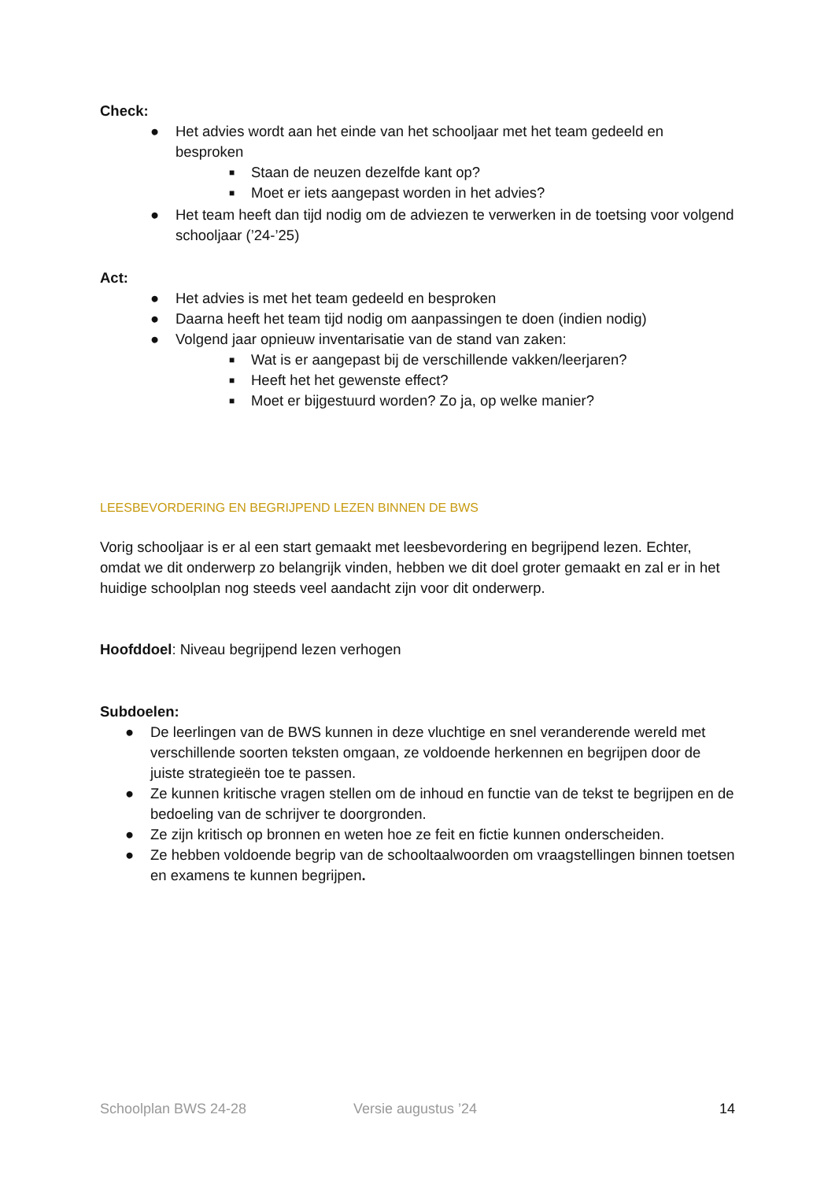Check:
● Het advies wordt aan het einde van het schooljaar met het team gedeeld en besproken
■ Staan de neuzen dezelfde kant op?
■ Moet er iets aangepast worden in het advies?
● Het team heeft dan tijd nodig om de adviezen te verwerken in de toetsing voor volgend schooljaar (’24-’25)
Act:
● Het advies is met het team gedeeld en besproken
● Daarna heeft het team tijd nodig om aanpassingen te doen (indien nodig)
● Volgend jaar opnieuw inventarisatie van de stand van zaken:
■ Wat is er aangepast bij de verschillende vakken/leerjaren?
■ Heeft het het gewenste effect?
■ Moet er bijgestuurd worden? Zo ja, op welke manier?
LEESBEVORDERING EN BEGRIJPEND LEZEN BINNEN DE BWS
Vorig schooljaar is er al een start gemaakt met leesbevordering en begrijpend lezen. Echter, omdat we dit onderwerp zo belangrijk vinden, hebben we dit doel groter gemaakt en zal er in het huidige schoolplan nog steeds veel aandacht zijn voor dit onderwerp.
Hoofddoel: Niveau begrijpend lezen verhogen
Subdoelen:
● De leerlingen van de BWS kunnen in deze vluchtige en snel veranderende wereld met verschillende soorten teksten omgaan, ze voldoende herkennen en begrijpen door de juiste strategieën toe te passen.
● Ze kunnen kritische vragen stellen om de inhoud en functie van de tekst te begrijpen en de bedoeling van de schrijver te doorgronden.
● Ze zijn kritisch op bronnen en weten hoe ze feit en fictie kunnen onderscheiden.
● Ze hebben voldoende begrip van de schooltaalwoorden om vraagstellingen binnen toetsen en examens te kunnen begrijpen.
Schoolplan BWS 24-28 Versie augustus ’24 14